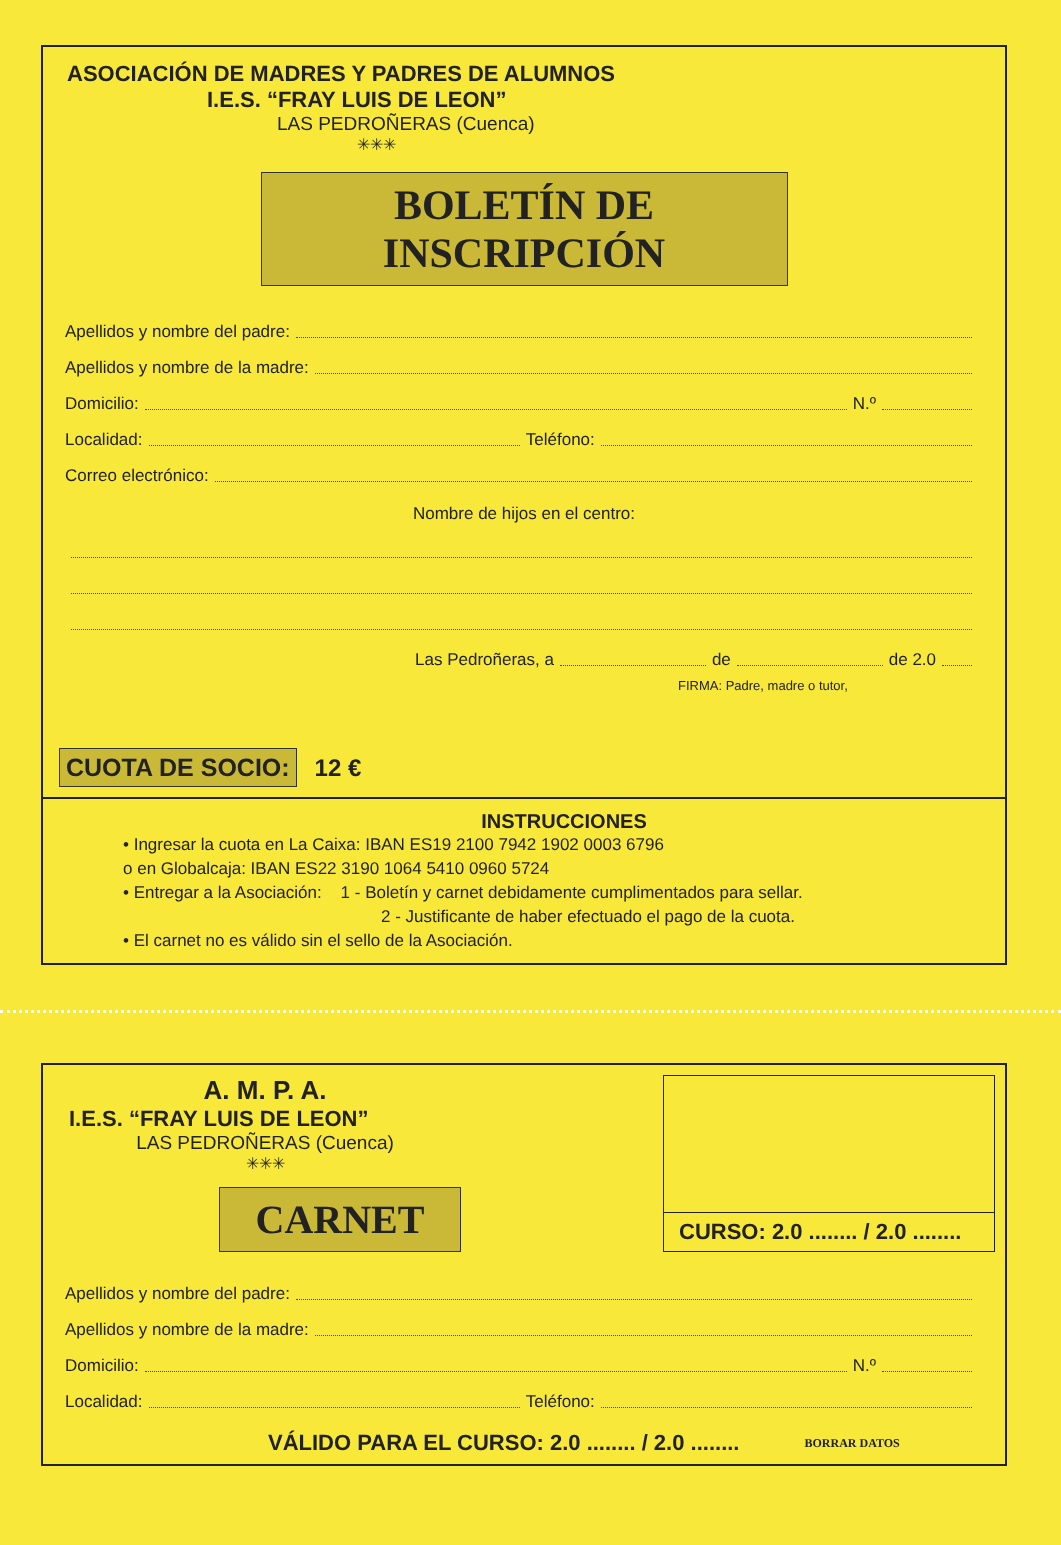ASOCIACIÓN DE MADRES Y PADRES DE ALUMNOS
I.E.S. “FRAY LUIS DE LEON”
LAS PEDROÑERAS (Cuenca)
✳✳✳
BOLETÍN DE INSCRIPCIÓN
Apellidos y nombre del padre:
Apellidos y nombre de la madre:
Domicilio: N.º
Localidad: Teléfono:
Correo electrónico:
Nombre de hijos en el centro:
Las Pedroñeras, a de de 2.0
FIRMA: Padre, madre o tutor,
CUOTA DE SOCIO: 12 €
INSTRUCCIONES
• Ingresar la cuota en La Caixa: IBAN ES19 2100 7942 1902 0003 6796
o en Globalcaja: IBAN ES22 3190 1064 5410 0960 5724
• Entregar a la Asociación: 1 - Boletín y carnet debidamente cumplimentados para sellar.
2 - Justificante de haber efectuado el pago de la cuota.
• El carnet no es válido sin el sello de la Asociación.
A. M. P. A.
I.E.S. “FRAY LUIS DE LEON”
LAS PEDROÑERAS (Cuenca)
✳✳✳
CARNET
CURSO: 2.0 ........ / 2.0 ........
Apellidos y nombre del padre:
Apellidos y nombre de la madre:
Domicilio: N.º
Localidad: Teléfono:
VÁLIDO PARA EL CURSO: 2.0 ........ / 2.0 ........ BORRAR DATOS